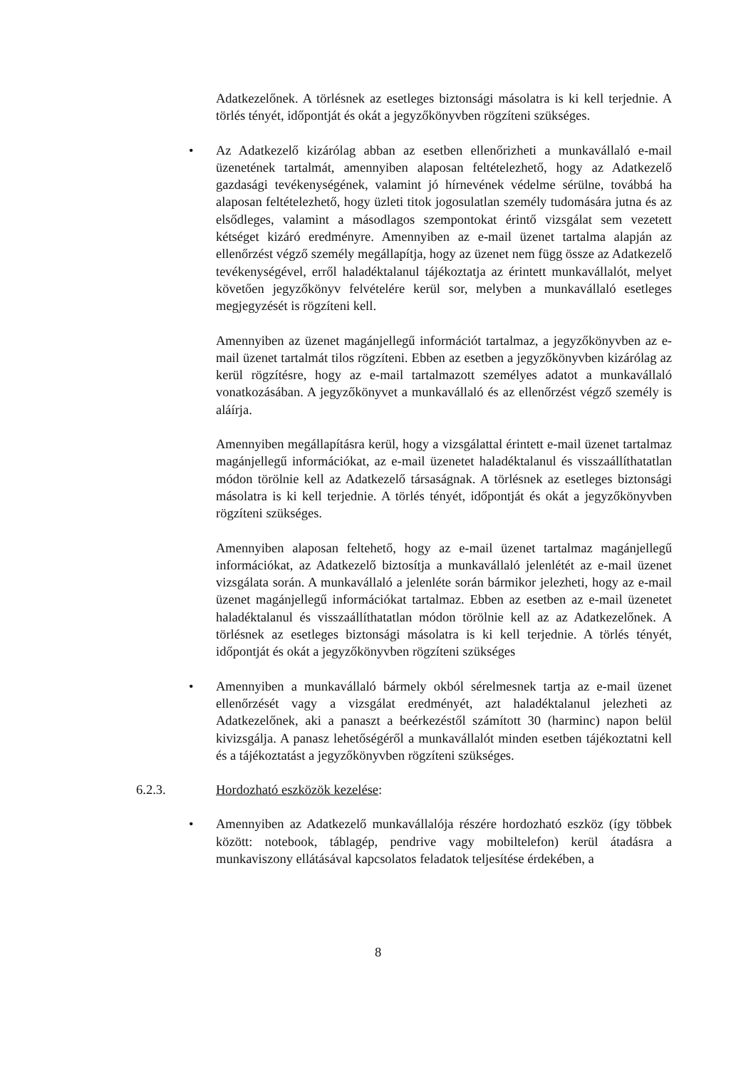Adatkezelőnek. A törlésnek az esetleges biztonsági másolatra is ki kell terjednie. A törlés tényét, időpontját és okát a jegyzőkönyvben rögzíteni szükséges.
• Az Adatkezelő kizárólag abban az esetben ellenőrizheti a munkavállaló e-mail üzenetének tartalmát, amennyiben alaposan feltételezhető, hogy az Adatkezelő gazdasági tevékenységének, valamint jó hírnevének védelme sérülne, továbbá ha alaposan feltételezhető, hogy üzleti titok jogosulatlan személy tudomására jutna és az elsődleges, valamint a másodlagos szempontokat érintő vizsgálat sem vezetett kétséget kizáró eredményre. Amennyiben az e-mail üzenet tartalma alapján az ellenőrzést végző személy megállapítja, hogy az üzenet nem függ össze az Adatkezelő tevékenységével, erről haladéktalanul tájékoztatja az érintett munkavállalót, melyet követően jegyzőkönyv felvételére kerül sor, melyben a munkavállaló esetleges megjegyzését is rögzíteni kell.
Amennyiben az üzenet magánjellegű információt tartalmaz, a jegyzőkönyvben az e-mail üzenet tartalmát tilos rögzíteni. Ebben az esetben a jegyzőkönyvben kizárólag az kerül rögzítésre, hogy az e-mail tartalmazott személyes adatot a munkavállaló vonatkozásában. A jegyzőkönyvet a munkavállaló és az ellenőrzést végző személy is aláírja.
Amennyiben megállapításra kerül, hogy a vizsgálattal érintett e-mail üzenet tartalmaz magánjellegű információkat, az e-mail üzenetet haladéktalanul és visszaállíthatatlan módon törölnie kell az Adatkezelő társaságnak. A törlésnek az esetleges biztonsági másolatra is ki kell terjednie. A törlés tényét, időpontját és okát a jegyzőkönyvben rögzíteni szükséges.
Amennyiben alaposan feltehető, hogy az e-mail üzenet tartalmaz magánjellegű információkat, az Adatkezelő biztosítja a munkavállaló jelenlétét az e-mail üzenet vizsgálata során. A munkavállaló a jelenléte során bármikor jelezheti, hogy az e-mail üzenet magánjellegű információkat tartalmaz. Ebben az esetben az e-mail üzenetet haladéktalanul és visszaállíthatatlan módon törölnie kell az az Adatkezelőnek. A törlésnek az esetleges biztonsági másolatra is ki kell terjednie. A törlés tényét, időpontját és okát a jegyzőkönyvben rögzíteni szükséges
• Amennyiben a munkavállaló bármely okból sérelmesnek tartja az e-mail üzenet ellenőrzését vagy a vizsgálat eredményét, azt haladéktalanul jelezheti az Adatkezelőnek, aki a panaszt a beérkezéstől számított 30 (harminc) napon belül kivizsgálja. A panasz lehetőségéről a munkavállalót minden esetben tájékoztatni kell és a tájékoztatást a jegyzőkönyvben rögzíteni szükséges.
6.2.3. Hordozható eszközök kezelése:
• Amennyiben az Adatkezelő munkavállalója részére hordozható eszköz (így többek között: notebook, táblagép, pendrive vagy mobiltelefon) kerül átadásra a munkaviszony ellátásával kapcsolatos feladatok teljesítése érdekében, a
8